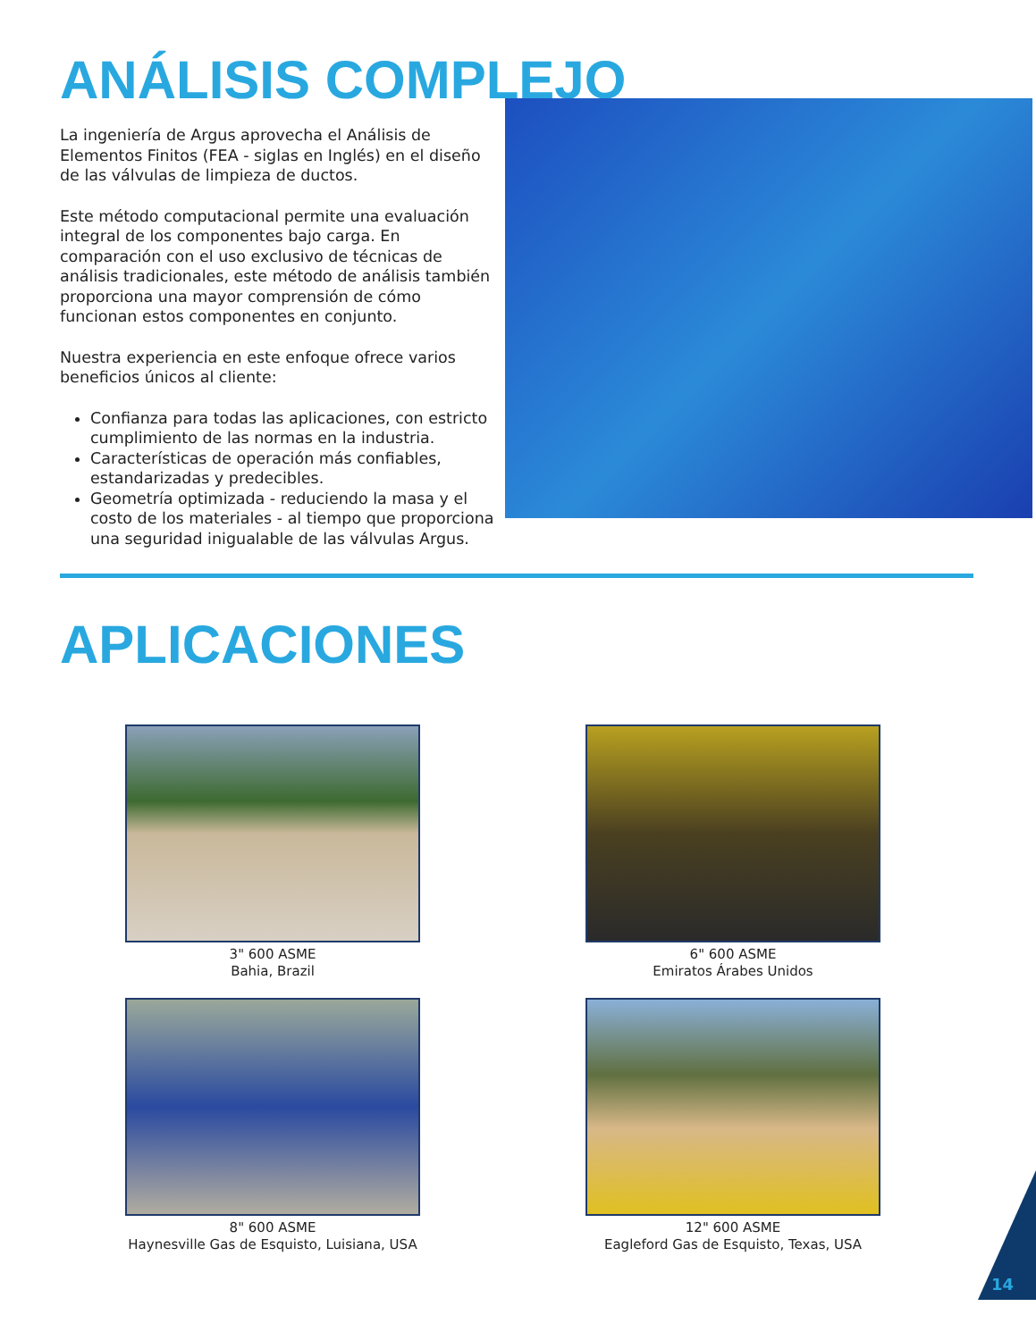ANÁLISIS COMPLEJO
La ingeniería de Argus aprovecha el Análisis de Elementos Finitos (FEA - siglas en Inglés) en el diseño de las válvulas de limpieza de ductos.
Este método computacional permite una evaluación integral de los componentes bajo carga. En comparación con el uso exclusivo de técnicas de análisis tradicionales, este método de análisis también proporciona una mayor comprensión de cómo funcionan estos componentes en conjunto.
Nuestra experiencia en este enfoque ofrece varios beneficios únicos al cliente:
Confianza para todas las aplicaciones, con estricto cumplimiento de las normas en la industria.
Características de operación más confiables, estandarizadas y predecibles.
Geometría optimizada - reduciendo la masa y el costo de los materiales - al tiempo que proporciona una seguridad inigualable de las válvulas Argus.
APLICACIONES
3" 600 ASME
Bahia, Brazil
6" 600 ASME
Emiratos Árabes Unidos
8" 600 ASME
Haynesville Gas de Esquisto, Luisiana, USA
12" 600 ASME
Eagleford Gas de Esquisto, Texas, USA
14